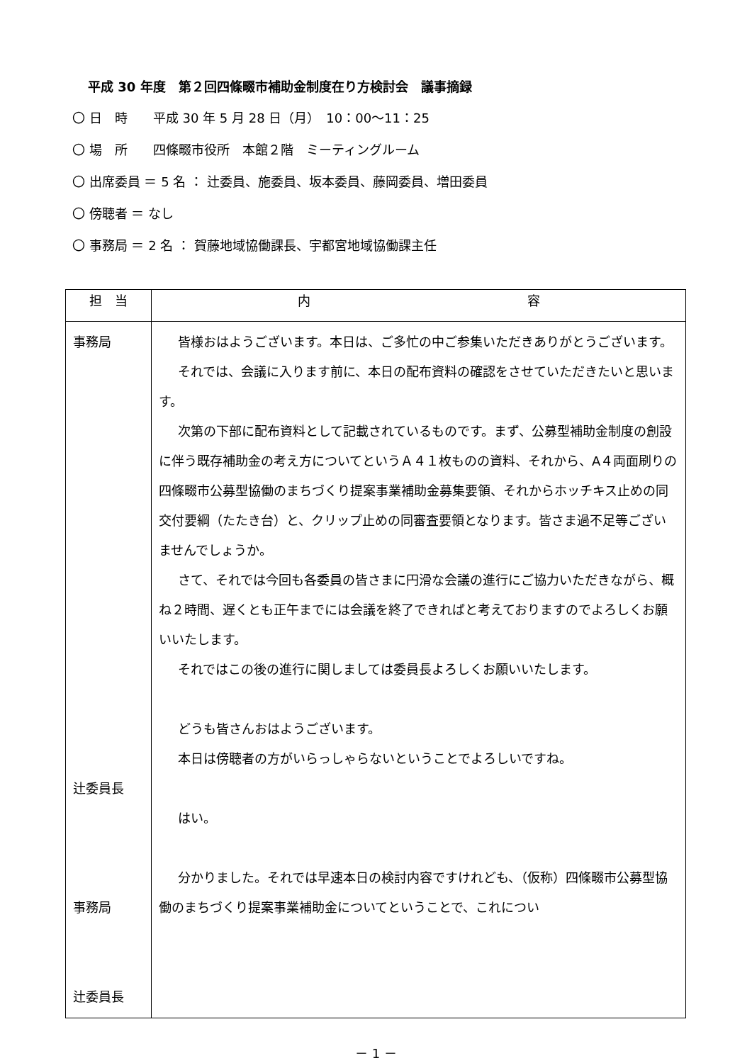平成 30 年度　第２回四條畷市補助金制度在り方検討会　議事摘録
〇 日　時　　平成 30 年 5 月 28 日（月）　10：00～11：25
〇 場　所　　四條畷市役所　本館２階　ミーティングルーム
〇 出席委員 ＝ 5 名 ： 辻委員、施委員、坂本委員、藤岡委員、増田委員
〇 傍聴者 ＝ なし
〇 事務局 ＝ 2 名 ： 賀藤地域協働課長、宇都宮地域協働課主任
| 担 当 | 内 容 |
| --- | --- |
| 事務局 辻委員長 事務局 辻委員長 | 皆様おはようございます。本日は、ご多忙の中ご参集いただきありがとうございます。 それでは、会議に入ります前に、本日の配布資料の確認をさせていただきたいと思います。 次第の下部に配布資料として記載されているものです。まず、公募型補助金制度の創設に伴う既存補助金の考え方についてというＡ４１枚ものの資料、それから、A４両面刷りの四條畷市公募型協働のまちづくり提案事業補助金募集要領、それからホッチキス止めの同交付要綱（たたき台）と、クリップ止めの同審査要領となります。皆さま過不足等ございませんでしょうか。 さて、それでは今回も各委員の皆さまに円滑な会議の進行にご協力いただきながら、概ね２時間、遅くとも正午までには会議を終了できればと考えておりますのでよろしくお願いいたします。 それではこの後の進行に関しましては委員長よろしくお願いいたします。 どうも皆さんおはようございます。 本日は傍聴者の方がいらっしゃらないということでよろしいですね。 はい。 分かりました。それでは早速本日の検討内容ですけれども、（仮称）四條畷市公募型協働のまちづくり提案事業補助金についてということで、これについ |
－ 1 －